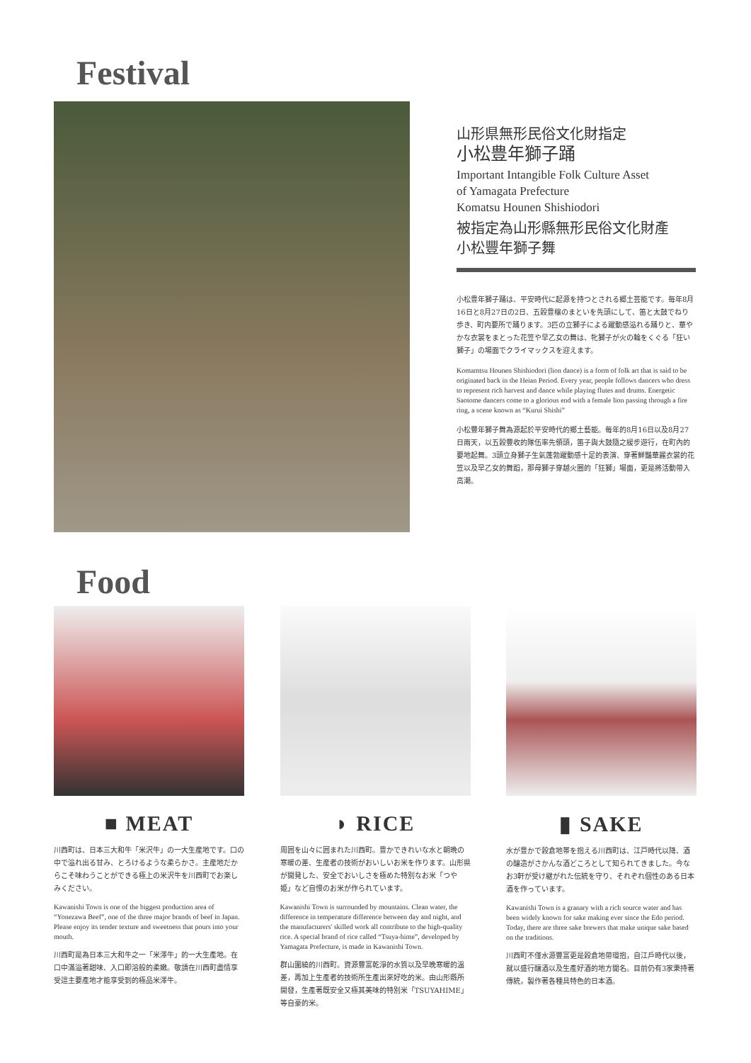Festival
山形県無形民俗文化財指定
小松豊年獅子踊
Important Intangible Folk Culture Asset
of Yamagata Prefecture
Komatsu Hounen Shishiodori
被指定為山形縣無形民俗文化財產
小松豐年獅子舞
小松豊年獅子踊は、平安時代に起源を持つとされる郷土芸能です。毎年8月16日と8月27日の2日、五穀豊穣のまといを先頭にして、笛と太鼓でねり歩き、町内要所で踊ります。3匹の立獅子による躍動感溢れる踊りと、華やかな衣裳をまとった花笠や早乙女の舞は、牝獅子が火の輪をくぐる「狂い獅子」の場面でクライマックスを迎えます。
Komamtsu Hounen Shishiodori (lion dance) is a form of folk art that is said to be originated back in the Heian Period. Every year, people follows dancers who dress to represent rich harvest and dance while playing flutes and drums. Energetic Saotome dancers come to a glorious end with a female lion passing through a fire ring, a scene known as “Kurui Shishi”
小松豐年獅子舞為源起於平安時代的鄉土藝能。每年的8月16日以及8月27日兩天，以五穀豐收的隊伍率先領頭，笛子與大鼓隨之緩步遊行，在町內的要地起舞。3頭立身獅子生氣蓬勃躍動感十足的表演、穿著鮮豔華麗衣裳的花笠以及早乙女的舞蹈，那母獅子穿越火圈的「狂獅」場面，更是將活動帶入高潮。
Food
■ MEAT
川西町は、日本三大和牛「米沢牛」の一大生産地です。口の中で溢れ出る甘み、とろけるような柔らかさ。主産地だからこそ味わうことができる極上の米沢牛を川西町でお楽しみください。
Kawanishi Town is one of the biggest production area of “Yonezawa Beef”, one of the three major brands of beef in Japan. Please enjoy its tender texture and sweetness that pours into your mouth.
川西町是為日本三大和牛之一「米澤牛」的一大生產地。在口中滿溢著甜味、入口即溶般的柔嫩。敬請在川西町盡情享受這主要產地才能享受到的極品米澤牛。
◗ RICE
周囲を山々に囲まれた川西町。豊かできれいな水と朝晩の寒暖の差、生産者の技術がおいしいお米を作ります。山形県が開発した、安全でおいしさを極めた特別なお米「つや姫」など自慢のお米が作られています。
Kawanishi Town is surrounded by mountains. Clean water, the difference in temperature difference between day and night, and the manufacturers' skilled work all contribute to the high-quality rice. A special brand of rice called “Tsuya-hime”, developed by Yamagata Prefecture, is made in Kawanishi Town.
群山圍繞的川西町。資源豐富乾淨的水質以及早晚寒暖的溫差，再加上生產者的技術所生產出來好吃的米。由山形縣所開發，生產著既安全又極其美味的特別米「TSUYAHIME」等自豪的米。
▮ SAKE
水が豊かで穀倉地帯を抱える川西町は、江戸時代以降、酒の醸造がさかんな酒どころとして知られてきました。今なお3軒が受け継がれた伝統を守り、それぞれ個性のある日本酒を作っています。
Kawanishi Town is a granary with a rich source water and has been widely known for sake making ever since the Edo period. Today, there are three sake brewers that make unique sake based on the traditions.
川西町不僅水源豐富更是穀倉地帶環抱，自江戶時代以後，就以盛行釀酒以及生產好酒的地方聞名。目前仍有3家秉持著傳統，製作著各種具特色的日本酒。